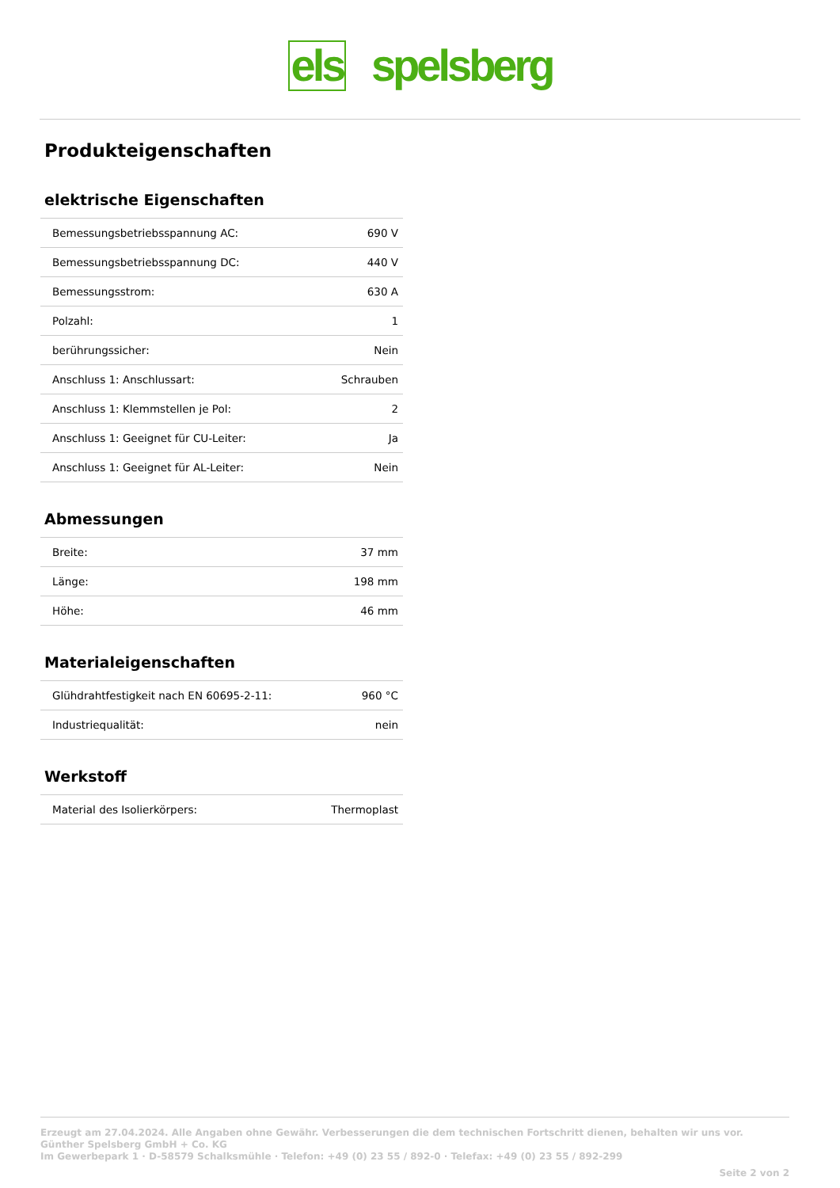els spelsberg
Produkteigenschaften
elektrische Eigenschaften
| Bemessungsbetriebsspannung AC: | 690 V |
| Bemessungsbetriebsspannung DC: | 440 V |
| Bemessungsstrom: | 630 A |
| Polzahl: | 1 |
| berührungssicher: | Nein |
| Anschluss 1: Anschlussart: | Schrauben |
| Anschluss 1: Klemmstellen je Pol: | 2 |
| Anschluss 1: Geeignet für CU-Leiter: | Ja |
| Anschluss 1: Geeignet für AL-Leiter: | Nein |
Abmessungen
| Breite: | 37 mm |
| Länge: | 198 mm |
| Höhe: | 46 mm |
Materialeigenschaften
| Glühdrahtfestigkeit nach EN 60695-2-11: | 960 °C |
| Industriequalität: | nein |
Werkstoff
| Material des Isolierkörpers: | Thermoplast |
Erzeugt am 27.04.2024. Alle Angaben ohne Gewähr. Verbesserungen die dem technischen Fortschritt dienen, behalten wir uns vor.
Günther Spelsberg GmbH + Co. KG
Im Gewerbepark 1 · D-58579 Schalksmühle · Telefon: +49 (0) 23 55 / 892-0 · Telefax: +49 (0) 23 55 / 892-299
Seite 2 von 2